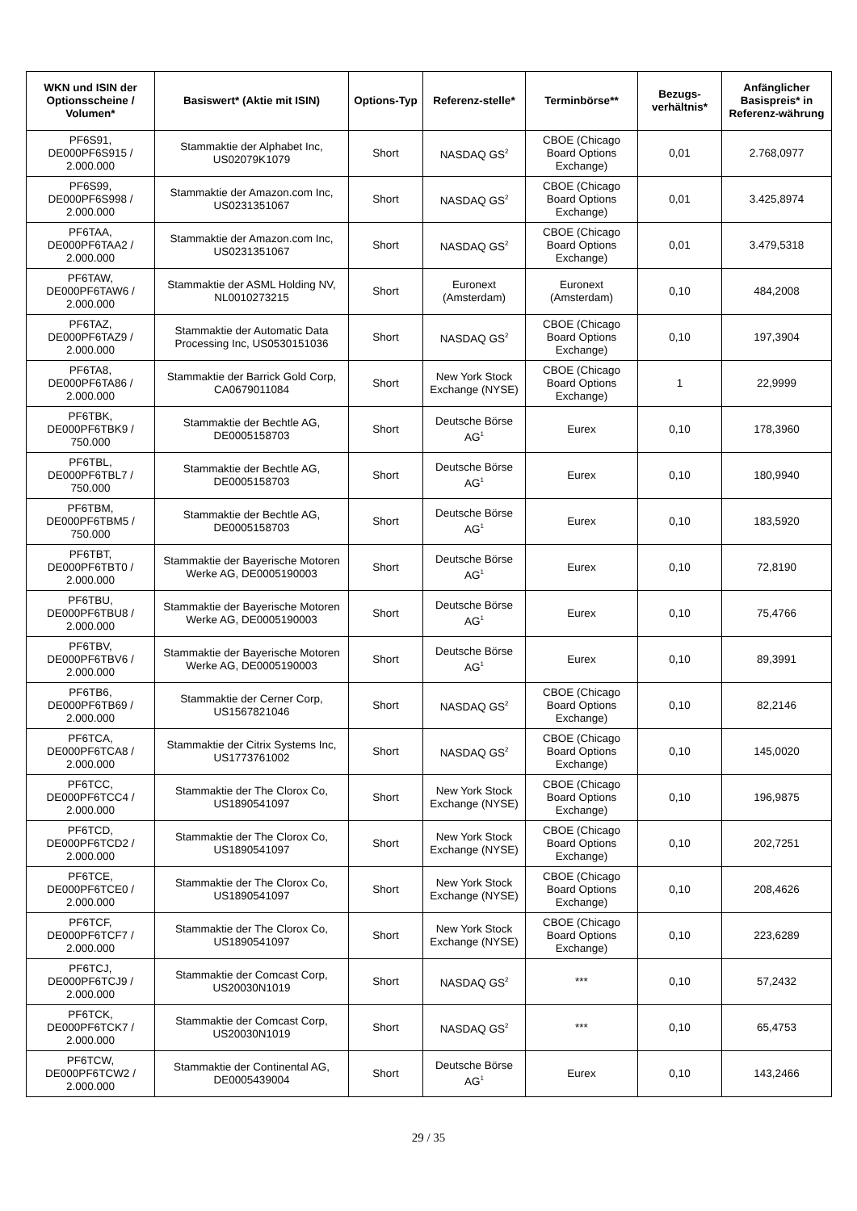| WKN und ISIN der Optionsscheine / Volumen* | Basiswert* (Aktie mit ISIN) | Options-Typ | Referenz-stelle* | Terminbörse** | Bezugs-verhältnis* | Anfänglicher Basispreis* in Referenz-währung |
| --- | --- | --- | --- | --- | --- | --- |
| PF6S91, DE000PF6S915 / 2.000.000 | Stammaktie der Alphabet Inc, US02079K1079 | Short | NASDAQ GS<sup>2</sup> | CBOE (Chicago Board Options Exchange) | 0,01 | 2.768,0977 |
| PF6S99, DE000PF6S998 / 2.000.000 | Stammaktie der Amazon.com Inc, US0231351067 | Short | NASDAQ GS<sup>2</sup> | CBOE (Chicago Board Options Exchange) | 0,01 | 3.425,8974 |
| PF6TAA, DE000PF6TAA2 / 2.000.000 | Stammaktie der Amazon.com Inc, US0231351067 | Short | NASDAQ GS<sup>2</sup> | CBOE (Chicago Board Options Exchange) | 0,01 | 3.479,5318 |
| PF6TAW, DE000PF6TAW6 / 2.000.000 | Stammaktie der ASML Holding NV, NL0010273215 | Short | Euronext (Amsterdam) | Euronext (Amsterdam) | 0,10 | 484,2008 |
| PF6TAZ, DE000PF6TAZ9 / 2.000.000 | Stammaktie der Automatic Data Processing Inc, US0530151036 | Short | NASDAQ GS<sup>2</sup> | CBOE (Chicago Board Options Exchange) | 0,10 | 197,3904 |
| PF6TA8, DE000PF6TA86 / 2.000.000 | Stammaktie der Barrick Gold Corp, CA0679011084 | Short | New York Stock Exchange (NYSE) | CBOE (Chicago Board Options Exchange) | 1 | 22,9999 |
| PF6TBK, DE000PF6TBK9 / 750.000 | Stammaktie der Bechtle AG, DE0005158703 | Short | Deutsche Börse AG<sup>1</sup> | Eurex | 0,10 | 178,3960 |
| PF6TBL, DE000PF6TBL7 / 750.000 | Stammaktie der Bechtle AG, DE0005158703 | Short | Deutsche Börse AG<sup>1</sup> | Eurex | 0,10 | 180,9940 |
| PF6TBM, DE000PF6TBM5 / 750.000 | Stammaktie der Bechtle AG, DE0005158703 | Short | Deutsche Börse AG<sup>1</sup> | Eurex | 0,10 | 183,5920 |
| PF6TBT, DE000PF6TBT0 / 2.000.000 | Stammaktie der Bayerische Motoren Werke AG, DE0005190003 | Short | Deutsche Börse AG<sup>1</sup> | Eurex | 0,10 | 72,8190 |
| PF6TBU, DE000PF6TBU8 / 2.000.000 | Stammaktie der Bayerische Motoren Werke AG, DE0005190003 | Short | Deutsche Börse AG<sup>1</sup> | Eurex | 0,10 | 75,4766 |
| PF6TBV, DE000PF6TBV6 / 2.000.000 | Stammaktie der Bayerische Motoren Werke AG, DE0005190003 | Short | Deutsche Börse AG<sup>1</sup> | Eurex | 0,10 | 89,3991 |
| PF6TB6, DE000PF6TB69 / 2.000.000 | Stammaktie der Cerner Corp, US1567821046 | Short | NASDAQ GS<sup>2</sup> | CBOE (Chicago Board Options Exchange) | 0,10 | 82,2146 |
| PF6TCA, DE000PF6TCA8 / 2.000.000 | Stammaktie der Citrix Systems Inc, US1773761002 | Short | NASDAQ GS<sup>2</sup> | CBOE (Chicago Board Options Exchange) | 0,10 | 145,0020 |
| PF6TCC, DE000PF6TCC4 / 2.000.000 | Stammaktie der The Clorox Co, US1890541097 | Short | New York Stock Exchange (NYSE) | CBOE (Chicago Board Options Exchange) | 0,10 | 196,9875 |
| PF6TCD, DE000PF6TCD2 / 2.000.000 | Stammaktie der The Clorox Co, US1890541097 | Short | New York Stock Exchange (NYSE) | CBOE (Chicago Board Options Exchange) | 0,10 | 202,7251 |
| PF6TCE, DE000PF6TCE0 / 2.000.000 | Stammaktie der The Clorox Co, US1890541097 | Short | New York Stock Exchange (NYSE) | CBOE (Chicago Board Options Exchange) | 0,10 | 208,4626 |
| PF6TCF, DE000PF6TCF7 / 2.000.000 | Stammaktie der The Clorox Co, US1890541097 | Short | New York Stock Exchange (NYSE) | CBOE (Chicago Board Options Exchange) | 0,10 | 223,6289 |
| PF6TCJ, DE000PF6TCJ9 / 2.000.000 | Stammaktie der Comcast Corp, US20030N1019 | Short | NASDAQ GS<sup>2</sup> | *** | 0,10 | 57,2432 |
| PF6TCK, DE000PF6TCK7 / 2.000.000 | Stammaktie der Comcast Corp, US20030N1019 | Short | NASDAQ GS<sup>2</sup> | *** | 0,10 | 65,4753 |
| PF6TCW, DE000PF6TCW2 / 2.000.000 | Stammaktie der Continental AG, DE0005439004 | Short | Deutsche Börse AG<sup>1</sup> | Eurex | 0,10 | 143,2466 |
29 / 35